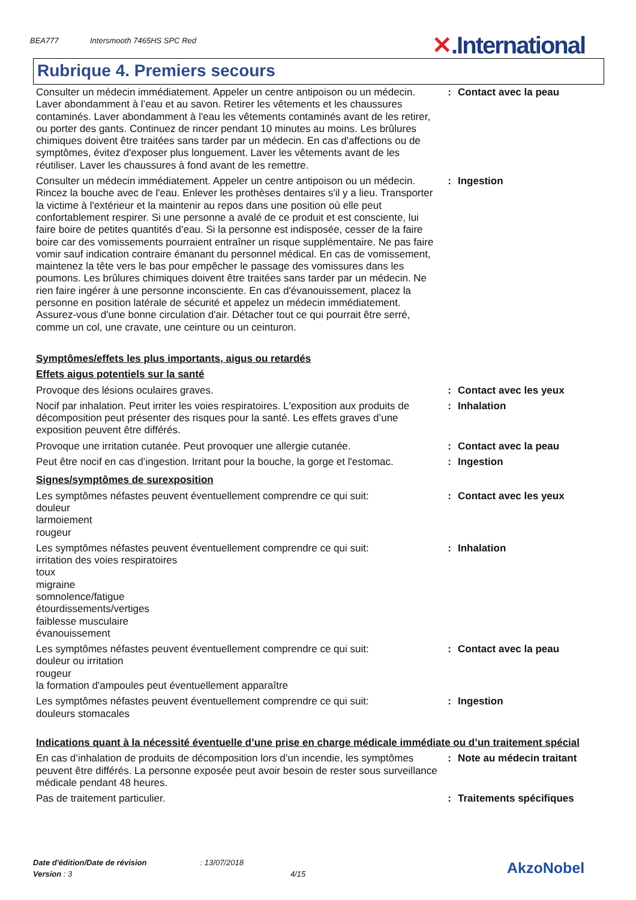BEA777 Intersmooth 7465HS SPC Red ✕.International
Rubrique 4. Premiers secours
| Consulter un médecin immédiatement. Appeler un centre antipoison ou un médecin. Laver abondamment à l’eau et au savon. Retirer les vêtements et les chaussures contaminés. Laver abondamment à l'eau les vêtements contaminés avant de les retirer, ou porter des gants. Continuez de rincer pendant 10 minutes au moins. Les brûlures chimiques doivent être traitées sans tarder par un médecin. En cas d'affections ou de symptômes, évitez d'exposer plus longuement. Laver les vêtements avant de les réutiliser. Laver les chaussures à fond avant de les remettre. | : | Contact avec la peau |
| Consulter un médecin immédiatement. Appeler un centre antipoison ou un médecin. Rincez la bouche avec de l'eau. Enlever les prothèses dentaires s'il y a lieu. Transporter la victime à l'extérieur et la maintenir au repos dans une position où elle peut confortablement respirer. Si une personne a avalé de ce produit et est consciente, lui faire boire de petites quantités d’eau. Si la personne est indisposée, cesser de la faire boire car des vomissements pourraient entraîner un risque supplémentaire. Ne pas faire vomir sauf indication contraire émanant du personnel médical. En cas de vomissement, maintenez la tête vers le bas pour empêcher le passage des vomissures dans les poumons. Les brûlures chimiques doivent être traitées sans tarder par un médecin. Ne rien faire ingérer à une personne inconsciente. En cas d'évanouissement, placez la personne en position latérale de sécurité et appelez un médecin immédiatement. Assurez-vous d'une bonne circulation d'air. Détacher tout ce qui pourrait être serré, comme un col, une cravate, une ceinture ou un ceinturon. | : | Ingestion |
Symptômes/effets les plus importants, aigus ou retardés
Effets aigus potentiels sur la santé
| Provoque des lésions oculaires graves. | : | Contact avec les yeux |
| Nocif par inhalation. Peut irriter les voies respiratoires. L'exposition aux produits de décomposition peut présenter des risques pour la santé. Les effets graves d’une exposition peuvent être différés. | : | Inhalation |
| Provoque une irritation cutanée. Peut provoquer une allergie cutanée. | : | Contact avec la peau |
| Peut être nocif en cas d’ingestion. Irritant pour la bouche, la gorge et l'estomac. | : | Ingestion |
Signes/symptômes de surexposition
| Les symptômes néfastes peuvent éventuellement comprendre ce qui suit: douleur larmoiement rougeur | : | Contact avec les yeux |
| Les symptômes néfastes peuvent éventuellement comprendre ce qui suit: irritation des voies respiratoires toux migraine somnolence/fatigue étourdissements/vertiges faiblesse musculaire évanouissement | : | Inhalation |
| Les symptômes néfastes peuvent éventuellement comprendre ce qui suit: douleur ou irritation rougeur la formation d'ampoules peut éventuellement apparaître | : | Contact avec la peau |
| Les symptômes néfastes peuvent éventuellement comprendre ce qui suit: douleurs stomacales | : | Ingestion |
Indications quant à la nécessité éventuelle d’une prise en charge médicale immédiate ou d’un traitement spécial
| En cas d’inhalation de produits de décomposition lors d’un incendie, les symptômes peuvent être différés. La personne exposée peut avoir besoin de rester sous surveillance médicale pendant 48 heures. | : | Note au médecin traitant |
| Pas de traitement particulier. | : | Traitements spécifiques |
Date d'édition/Date de révision : 13/07/2018
Version : 3 4/15
AkzoNobel